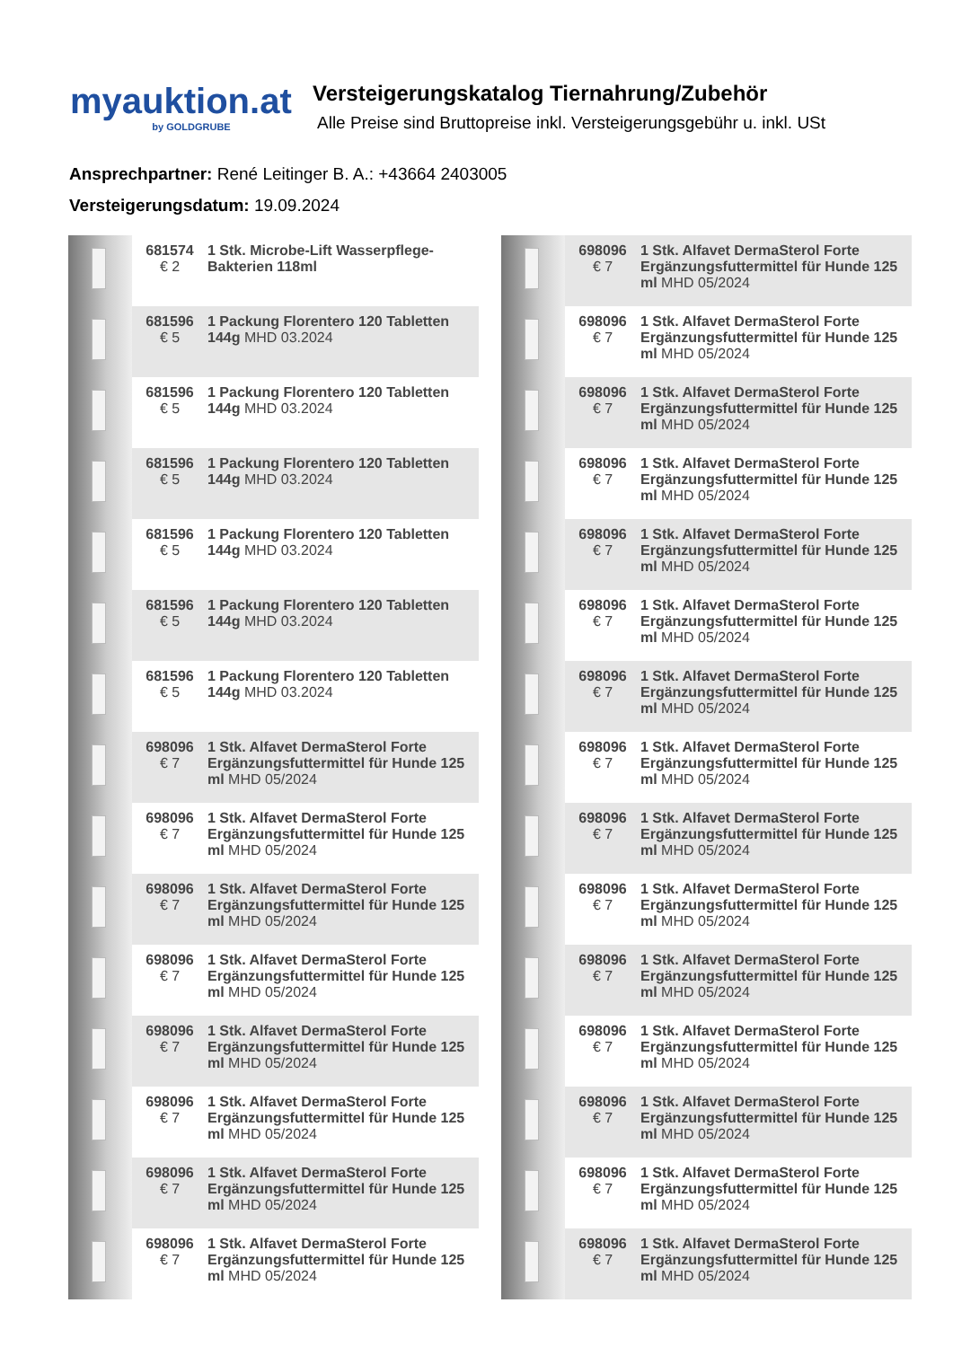myauktion.at
by GOLDGRUBE
Versteigerungskatalog Tiernahrung/Zubehör
Alle Preise sind Bruttopreise inkl. Versteigerungsgebühr u. inkl. USt
Ansprechpartner: René Leitinger B. A.: +43664 2403005
Versteigerungsdatum: 19.09.2024
| | 681574 € 2 | 1 Stk. Microbe-Lift Wasserpflege-Bakterien 118ml |
| | 681596 € 5 | 1 Packung Florentero 120 Tabletten 144g MHD 03.2024 |
| | 681596 € 5 | 1 Packung Florentero 120 Tabletten 144g MHD 03.2024 |
| | 681596 € 5 | 1 Packung Florentero 120 Tabletten 144g MHD 03.2024 |
| | 681596 € 5 | 1 Packung Florentero 120 Tabletten 144g MHD 03.2024 |
| | 681596 € 5 | 1 Packung Florentero 120 Tabletten 144g MHD 03.2024 |
| | 681596 € 5 | 1 Packung Florentero 120 Tabletten 144g MHD 03.2024 |
| | 698096 € 7 | 1 Stk. Alfavet DermaSterol Forte Ergänzungsfuttermittel für Hunde 125 ml MHD 05/2024 |
| | 698096 € 7 | 1 Stk. Alfavet DermaSterol Forte Ergänzungsfuttermittel für Hunde 125 ml MHD 05/2024 |
| | 698096 € 7 | 1 Stk. Alfavet DermaSterol Forte Ergänzungsfuttermittel für Hunde 125 ml MHD 05/2024 |
| | 698096 € 7 | 1 Stk. Alfavet DermaSterol Forte Ergänzungsfuttermittel für Hunde 125 ml MHD 05/2024 |
| | 698096 € 7 | 1 Stk. Alfavet DermaSterol Forte Ergänzungsfuttermittel für Hunde 125 ml MHD 05/2024 |
| | 698096 € 7 | 1 Stk. Alfavet DermaSterol Forte Ergänzungsfuttermittel für Hunde 125 ml MHD 05/2024 |
| | 698096 € 7 | 1 Stk. Alfavet DermaSterol Forte Ergänzungsfuttermittel für Hunde 125 ml MHD 05/2024 |
| | 698096 € 7 | 1 Stk. Alfavet DermaSterol Forte Ergänzungsfuttermittel für Hunde 125 ml MHD 05/2024 |
| | 698096 € 7 | 1 Stk. Alfavet DermaSterol Forte Ergänzungsfuttermittel für Hunde 125 ml MHD 05/2024 |
| | 698096 € 7 | 1 Stk. Alfavet DermaSterol Forte Ergänzungsfuttermittel für Hunde 125 ml MHD 05/2024 |
| | 698096 € 7 | 1 Stk. Alfavet DermaSterol Forte Ergänzungsfuttermittel für Hunde 125 ml MHD 05/2024 |
| | 698096 € 7 | 1 Stk. Alfavet DermaSterol Forte Ergänzungsfuttermittel für Hunde 125 ml MHD 05/2024 |
| | 698096 € 7 | 1 Stk. Alfavet DermaSterol Forte Ergänzungsfuttermittel für Hunde 125 ml MHD 05/2024 |
| | 698096 € 7 | 1 Stk. Alfavet DermaSterol Forte Ergänzungsfuttermittel für Hunde 125 ml MHD 05/2024 |
| | 698096 € 7 | 1 Stk. Alfavet DermaSterol Forte Ergänzungsfuttermittel für Hunde 125 ml MHD 05/2024 |
| | 698096 € 7 | 1 Stk. Alfavet DermaSterol Forte Ergänzungsfuttermittel für Hunde 125 ml MHD 05/2024 |
| | 698096 € 7 | 1 Stk. Alfavet DermaSterol Forte Ergänzungsfuttermittel für Hunde 125 ml MHD 05/2024 |
| | 698096 € 7 | 1 Stk. Alfavet DermaSterol Forte Ergänzungsfuttermittel für Hunde 125 ml MHD 05/2024 |
| | 698096 € 7 | 1 Stk. Alfavet DermaSterol Forte Ergänzungsfuttermittel für Hunde 125 ml MHD 05/2024 |
| | 698096 € 7 | 1 Stk. Alfavet DermaSterol Forte Ergänzungsfuttermittel für Hunde 125 ml MHD 05/2024 |
| | 698096 € 7 | 1 Stk. Alfavet DermaSterol Forte Ergänzungsfuttermittel für Hunde 125 ml MHD 05/2024 |
| | 698096 € 7 | 1 Stk. Alfavet DermaSterol Forte Ergänzungsfuttermittel für Hunde 125 ml MHD 05/2024 |
| | 698096 € 7 | 1 Stk. Alfavet DermaSterol Forte Ergänzungsfuttermittel für Hunde 125 ml MHD 05/2024 |